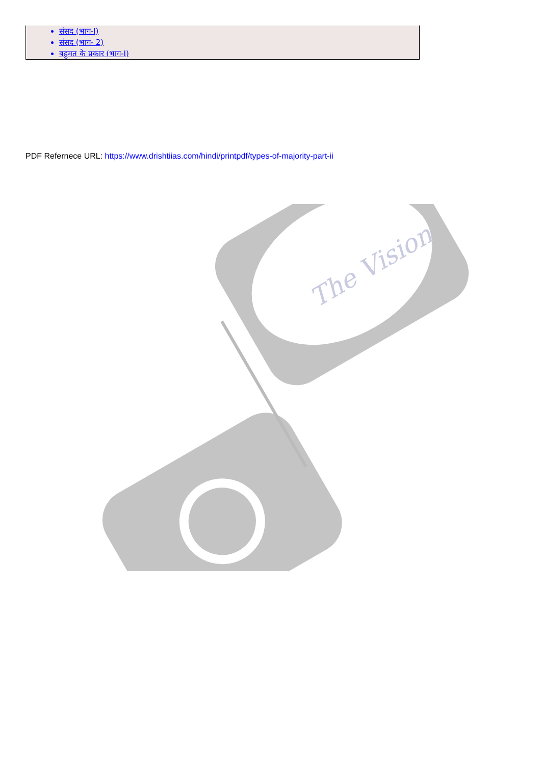संसद (भाग-I)
संसद (भाग- 2)
बहुमत के प्रकार (भाग-I)
PDF Refernece URL: https://www.drishtiias.com/hindi/printpdf/types-of-majority-part-ii
The Vision